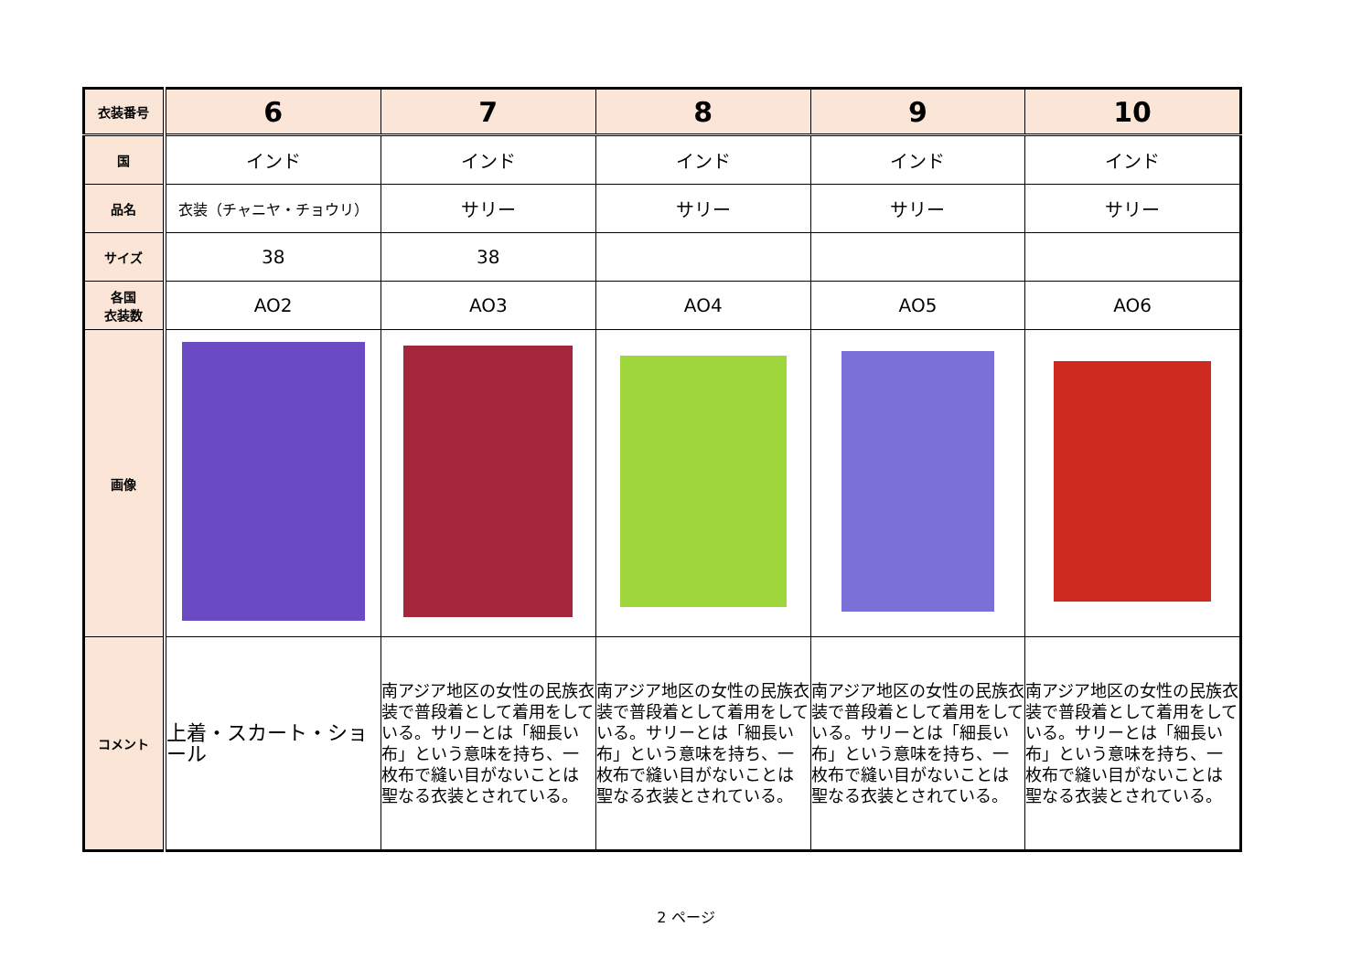| 衣装番号 | 6 | 7 | 8 | 9 | 10 |
| 国 | インド | インド | インド | インド | インド |
| 品名 | 衣装（チャニヤ・チョウリ） | サリー | サリー | サリー | サリー |
| サイズ | 38 | 38 | | | |
| 各国 衣装数 | AO2 | AO3 | AO4 | AO5 | AO6 |
| 画像 | | | | | |
| コメント | 上着・スカート・ショール | 南アジア地区の女性の民族衣装で普段着として着用をしている。サリーとは「細長い布」という意味を持ち、一枚布で縫い目がないことは聖なる衣装とされている。 | 南アジア地区の女性の民族衣装で普段着として着用をしている。サリーとは「細長い布」という意味を持ち、一枚布で縫い目がないことは聖なる衣装とされている。 | 南アジア地区の女性の民族衣装で普段着として着用をしている。サリーとは「細長い布」という意味を持ち、一枚布で縫い目がないことは聖なる衣装とされている。 | 南アジア地区の女性の民族衣装で普段着として着用をしている。サリーとは「細長い布」という意味を持ち、一枚布で縫い目がないことは聖なる衣装とされている。 |
2 ページ